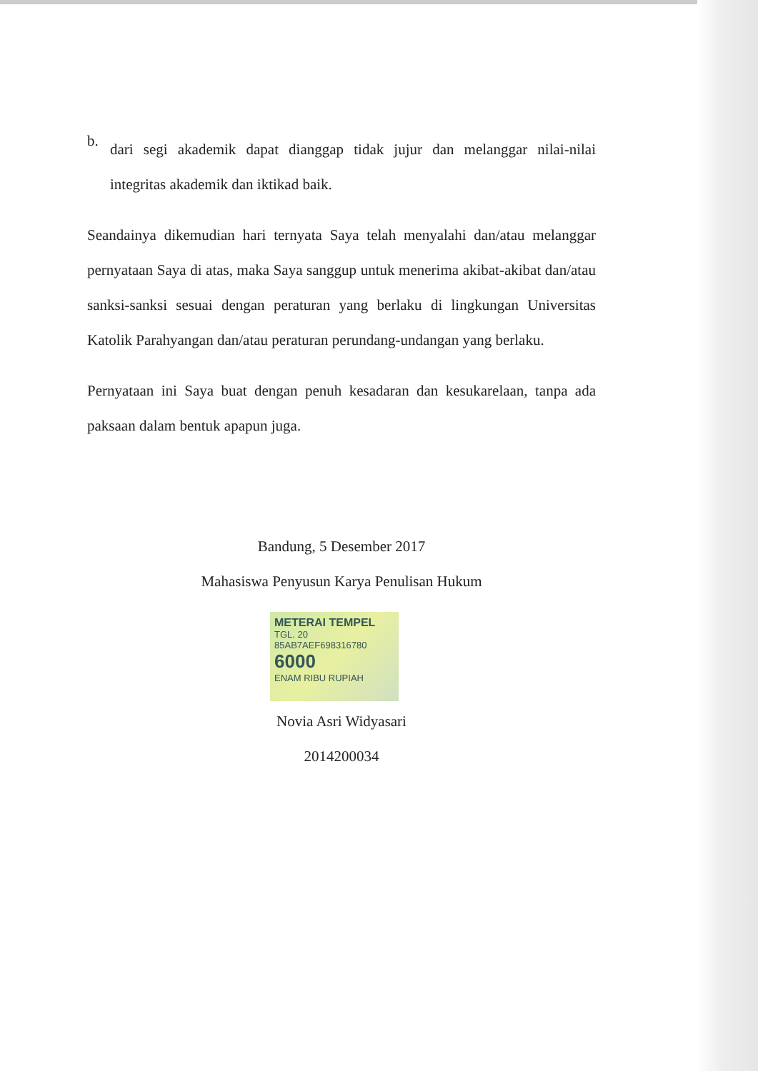b.
dari segi akademik dapat dianggap tidak jujur dan melanggar nilai-nilai integritas akademik dan iktikad baik.
Seandainya dikemudian hari ternyata Saya telah menyalahi dan/atau melanggar pernyataan Saya di atas, maka Saya sanggup untuk menerima akibat-akibat dan/atau sanksi-sanksi sesuai dengan peraturan yang berlaku di lingkungan Universitas Katolik Parahyangan dan/atau peraturan perundang-undangan yang berlaku.
Pernyataan ini Saya buat dengan penuh kesadaran dan kesukarelaan, tanpa ada paksaan dalam bentuk apapun juga.
Bandung, 5 Desember 2017
Mahasiswa Penyusun Karya Penulisan Hukum
METERAI TEMPEL
TGL. 20
85AB7AEF698316780
6000
ENAM RIBU RUPIAH
Novia Asri Widyasari
2014200034